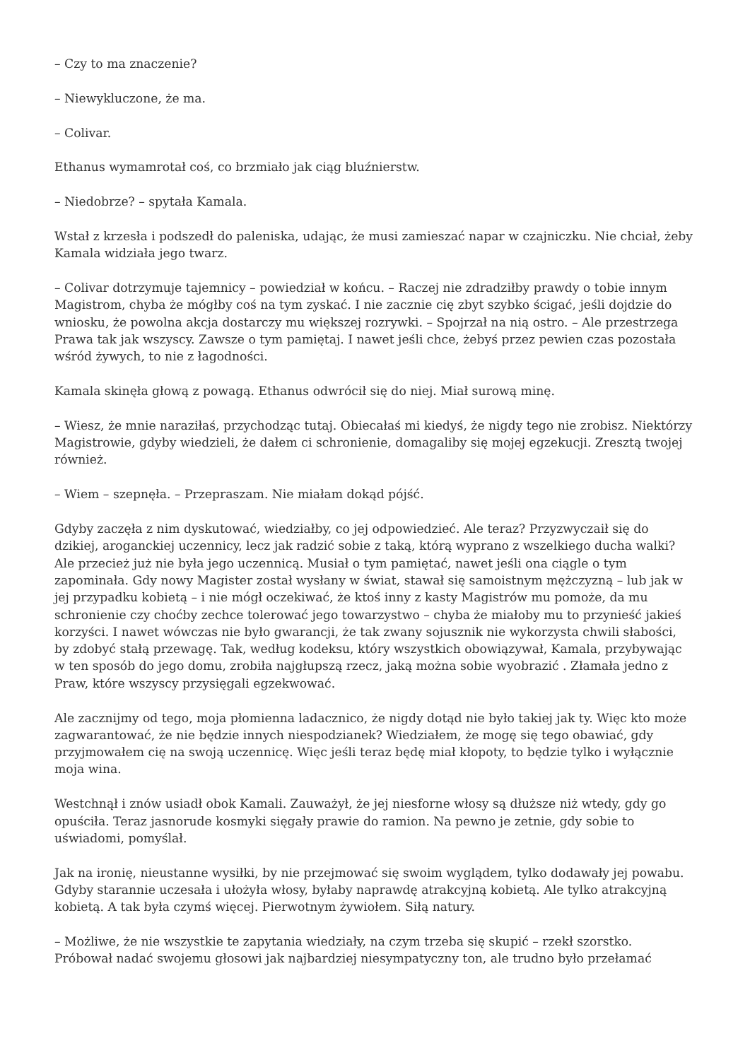– Czy to ma znaczenie?
– Niewykluczone, że ma.
– Colivar.
Ethanus wymamrotał coś, co brzmiało jak ciąg bluźnierstw.
– Niedobrze? – spytała Kamala.
Wstał z krzesła i podszedł do paleniska, udając, że musi zamieszać napar w czajniczku. Nie chciał, żeby Kamala widziała jego twarz.
– Colivar dotrzymuje tajemnicy – powiedział w końcu. – Raczej nie zdradziłby prawdy o tobie innym Magistrom, chyba że mógłby coś na tym zyskać. I nie zacznie cię zbyt szybko ścigać, jeśli dojdzie do wniosku, że powolna akcja dostarczy mu większej rozrywki. – Spojrzał na nią ostro. – Ale przestrzega Prawa tak jak wszyscy. Zawsze o tym pamiętaj. I nawet jeśli chce, żebyś przez pewien czas pozostała wśród żywych, to nie z łagodności.
Kamala skinęła głową z powagą. Ethanus odwrócił się do niej. Miał surową minę.
– Wiesz, że mnie naraziłaś, przychodząc tutaj. Obiecałaś mi kiedyś, że nigdy tego nie zrobisz. Niektórzy Magistrowie, gdyby wiedzieli, że dałem ci schronienie, domagaliby się mojej egzekucji. Zresztą twojej również.
– Wiem – szepnęła. – Przepraszam. Nie miałam dokąd pójść.
Gdyby zaczęła z nim dyskutować, wiedziałby, co jej odpowiedzieć. Ale teraz? Przyzwyczaił się do dzikiej, aroganckiej uczennicy, lecz jak radzić sobie z taką, którą wyprano z wszelkiego ducha walki? Ale przecież już nie była jego uczennicą. Musiał o tym pamiętać, nawet jeśli ona ciągle o tym zapominała. Gdy nowy Magister został wysłany w świat, stawał się samoistnym mężczyzną – lub jak w jej przypadku kobietą – i nie mógł oczekiwać, że ktoś inny z kasty Magistrów mu pomoże, da mu schronienie czy choćby zechce tolerować jego towarzystwo – chyba że miałoby mu to przynieść jakieś korzyści. I nawet wówczas nie było gwarancji, że tak zwany sojusznik nie wykorzysta chwili słabości, by zdobyć stałą przewagę. Tak, według kodeksu, który wszystkich obowiązywał, Kamala, przybywając w ten sposób do jego domu, zrobiła najgłupszą rzecz, jaką można sobie wyobrazić . Złamała jedno z Praw, które wszyscy przysięgali egzekwować.
Ale zacznijmy od tego, moja płomienna ladacznico, że nigdy dotąd nie było takiej jak ty. Więc kto może zagwarantować, że nie będzie innych niespodzianek? Wiedziałem, że mogę się tego obawiać, gdy przyjmowałem cię na swoją uczennicę. Więc jeśli teraz będę miał kłopoty, to będzie tylko i wyłącznie moja wina.
Westchnął i znów usiadł obok Kamali. Zauważył, że jej niesforne włosy są dłuższe niż wtedy, gdy go opuściła. Teraz jasnorude kosmyki sięgały prawie do ramion. Na pewno je zetnie, gdy sobie to uświadomi, pomyślał.
Jak na ironię, nieustanne wysiłki, by nie przejmować się swoim wyglądem, tylko dodawały jej powabu. Gdyby starannie uczesała i ułożyła włosy, byłaby naprawdę atrakcyjną kobietą. Ale tylko atrakcyjną kobietą. A tak była czymś więcej. Pierwotnym żywiołem. Siłą natury.
– Możliwe, że nie wszystkie te zapytania wiedziały, na czym trzeba się skupić – rzekł szorstko. Próbował nadać swojemu głosowi jak najbardziej niesympatyczny ton, ale trudno było przełamać